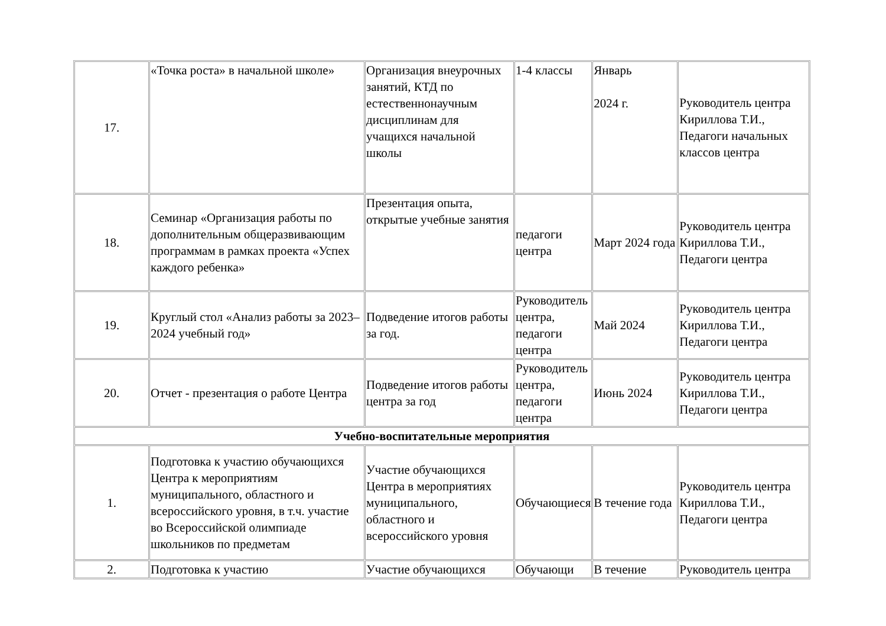| 17. | «Точка роста» в начальной школе» | Организация внеурочных занятий, КТД по естественнонаучным дисциплинам для учащихся начальной школы | 1-4 классы | Январь 2024 г. | Руководитель центра Кириллова Т.И., Педагоги начальных классов центра |
| 18. | Семинар «Организация работы по дополнительным общеразвивающим программам в рамках проекта «Успех каждого ребенка» | Презентация опыта, открытые учебные занятия | педагоги центра | Март 2024 года | Руководитель центра Кириллова Т.И., Педагоги центра |
| 19. | Круглый стол «Анализ работы за 2023– 2024 учебный год» | Подведение итогов работы за год. | Руководитель центра, педагоги центра | Май 2024 | Руководитель центра Кириллова Т.И., Педагоги центра |
| 20. | Отчет - презентация о работе Центра | Подведение итогов работы центра за год | Руководитель центра, педагоги центра | Июнь 2024 | Руководитель центра Кириллова Т.И., Педагоги центра |
| Учебно-воспитательные мероприятия | | | | | |
| 1. | Подготовка к участию обучающихся Центра к мероприятиям муниципального, областного и всероссийского уровня, в т.ч. участие во Всероссийской олимпиаде школьников по предметам | Участие обучающихся Центра в мероприятиях муниципального, областного и всероссийского уровня | Обучающиеся | В течение года | Руководитель центра Кириллова Т.И., Педагоги центра |
| 2. | Подготовка к участию | Участие обучающихся | Обучающи | В течение | Руководитель центра |